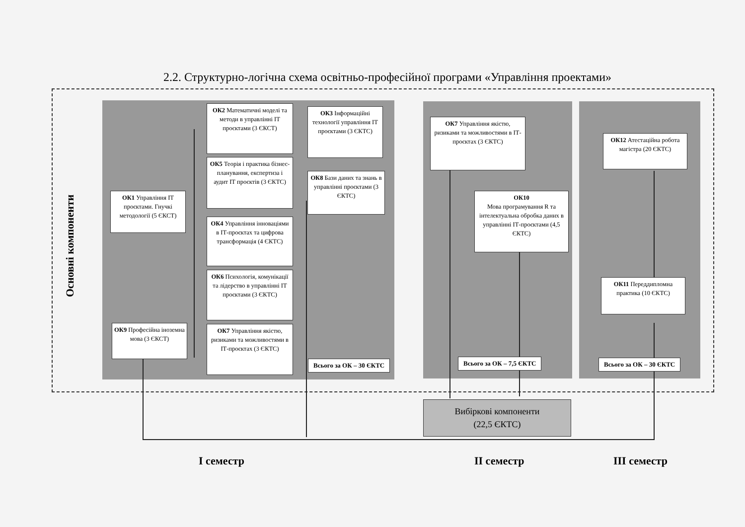2.2. Структурно-логічна схема освітньо-професійної програми «Управління проектами»
Основні компоненти
ОК1 Управління ІТ проєктами. Гнучкі методології (5 ЄКСТ)
ОК9 Професійна іноземна мова (3 ЄКСТ)
ОК2 Математичні моделі та методи в управлінні ІТ проєктами (3 ЄКСТ)
ОК5 Теорія і практика бізнес-планування, експертиза і аудит ІТ проєктів (3 ЄКТС)
ОК4 Управління інноваціями в ІТ-проєктах та цифрова трансформація (4 ЄКТС)
ОК6 Психологія, комунікації та лідерство в управлінні ІТ проєктами (3 ЄКТС)
ОК7 Управління якістю, ризиками та можливостями в ІТ-проєктах (3 ЄКТС)
ОК3 Інформаційні технології управління ІТ проєктами (3 ЄКТС)
ОК8 Бази даних та знань в управлінні проєктами (3 ЄКТС)
Всього за ОК – 30 ЄКТС
ОК7 Управління якістю, ризиками та можливостями в ІТ-проєктах (3 ЄКТС)
ОК10
Мова програмування R та інтелектуальна обробка даних в управлінні ІТ-проєктами (4,5 ЄКТС)
Всього за ОК – 7,5 ЄКТС
ОК12 Атестаційна робота магістра (20 ЄКТС)
ОК11 Переддипломна практика (10 ЄКТС)
Всього за ОК – 30 ЄКТС
Вибіркові компоненти
(22,5 ЄКТС)
I семестр II семестр III семестр